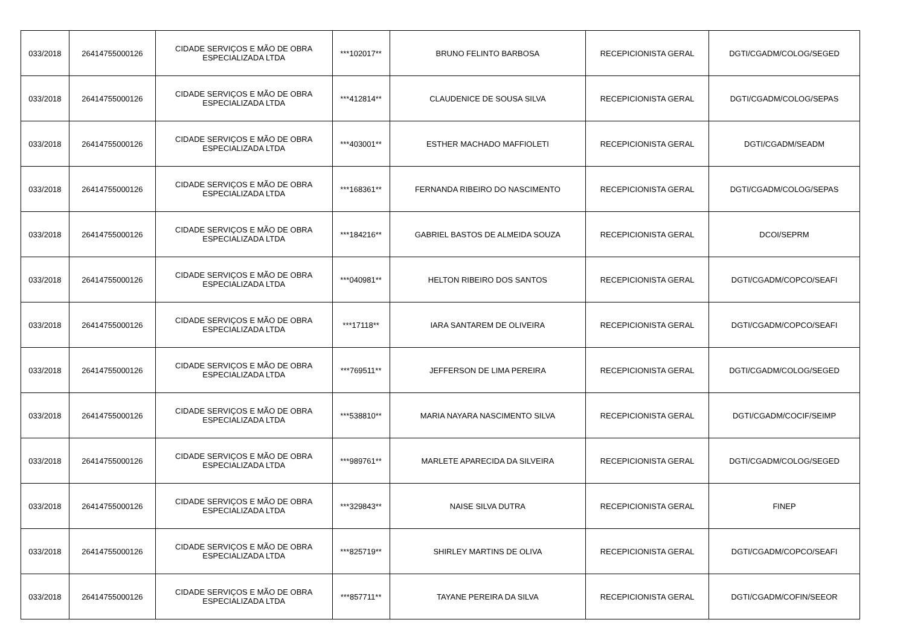| 033/2018 | 26414755000126 | CIDADE SERVIÇOS E MÃO DE OBRA ESPECIALIZADA LTDA | ***102017** | BRUNO FELINTO BARBOSA | RECEPICIONISTA GERAL | DGTI/CGADM/COLOG/SEGED |
| 033/2018 | 26414755000126 | CIDADE SERVIÇOS E MÃO DE OBRA ESPECIALIZADA LTDA | ***412814** | CLAUDENICE DE SOUSA SILVA | RECEPICIONISTA GERAL | DGTI/CGADM/COLOG/SEPAS |
| 033/2018 | 26414755000126 | CIDADE SERVIÇOS E MÃO DE OBRA ESPECIALIZADA LTDA | ***403001** | ESTHER MACHADO MAFFIOLETI | RECEPICIONISTA GERAL | DGTI/CGADM/SEADM |
| 033/2018 | 26414755000126 | CIDADE SERVIÇOS E MÃO DE OBRA ESPECIALIZADA LTDA | ***168361** | FERNANDA RIBEIRO DO NASCIMENTO | RECEPICIONISTA GERAL | DGTI/CGADM/COLOG/SEPAS |
| 033/2018 | 26414755000126 | CIDADE SERVIÇOS E MÃO DE OBRA ESPECIALIZADA LTDA | ***184216** | GABRIEL BASTOS DE ALMEIDA SOUZA | RECEPICIONISTA GERAL | DCOI/SEPRM |
| 033/2018 | 26414755000126 | CIDADE SERVIÇOS E MÃO DE OBRA ESPECIALIZADA LTDA | ***040981** | HELTON RIBEIRO DOS SANTOS | RECEPICIONISTA GERAL | DGTI/CGADM/COPCO/SEAFI |
| 033/2018 | 26414755000126 | CIDADE SERVIÇOS E MÃO DE OBRA ESPECIALIZADA LTDA | ***17118** | IARA SANTAREM DE OLIVEIRA | RECEPICIONISTA GERAL | DGTI/CGADM/COPCO/SEAFI |
| 033/2018 | 26414755000126 | CIDADE SERVIÇOS E MÃO DE OBRA ESPECIALIZADA LTDA | ***769511** | JEFFERSON DE LIMA PEREIRA | RECEPICIONISTA GERAL | DGTI/CGADM/COLOG/SEGED |
| 033/2018 | 26414755000126 | CIDADE SERVIÇOS E MÃO DE OBRA ESPECIALIZADA LTDA | ***538810** | MARIA NAYARA NASCIMENTO SILVA | RECEPICIONISTA GERAL | DGTI/CGADM/COCIF/SEIMP |
| 033/2018 | 26414755000126 | CIDADE SERVIÇOS E MÃO DE OBRA ESPECIALIZADA LTDA | ***989761** | MARLETE APARECIDA DA SILVEIRA | RECEPICIONISTA GERAL | DGTI/CGADM/COLOG/SEGED |
| 033/2018 | 26414755000126 | CIDADE SERVIÇOS E MÃO DE OBRA ESPECIALIZADA LTDA | ***329843** | NAISE SILVA DUTRA | RECEPICIONISTA GERAL | FINEP |
| 033/2018 | 26414755000126 | CIDADE SERVIÇOS E MÃO DE OBRA ESPECIALIZADA LTDA | ***825719** | SHIRLEY MARTINS DE OLIVA | RECEPICIONISTA GERAL | DGTI/CGADM/COPCO/SEAFI |
| 033/2018 | 26414755000126 | CIDADE SERVIÇOS E MÃO DE OBRA ESPECIALIZADA LTDA | ***857711** | TAYANE PEREIRA DA SILVA | RECEPICIONISTA GERAL | DGTI/CGADM/COFIN/SEEOR |